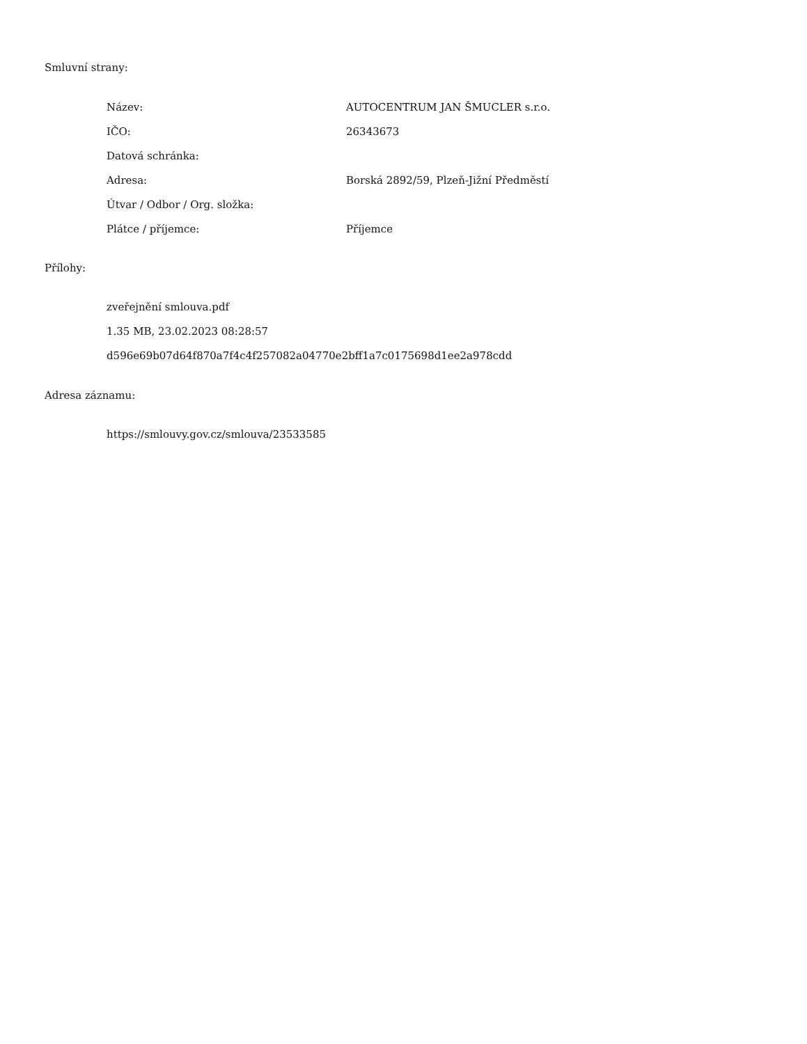Smluvní strany:
| Název: | AUTOCENTRUM JAN ŠMUCLER s.r.o. |
| IČO: | 26343673 |
| Datová schránka: | |
| Adresa: | Borská 2892/59, Plzeň-Jižní Předměstí |
| Útvar / Odbor / Org. složka: | |
| Plátce / příjemce: | Příjemce |
Přílohy:
zveřejnění smlouva.pdf
1.35 MB, 23.02.2023 08:28:57
d596e69b07d64f870a7f4c4f257082a04770e2bff1a7c0175698d1ee2a978cdd
Adresa záznamu:
https://smlouvy.gov.cz/smlouva/23533585